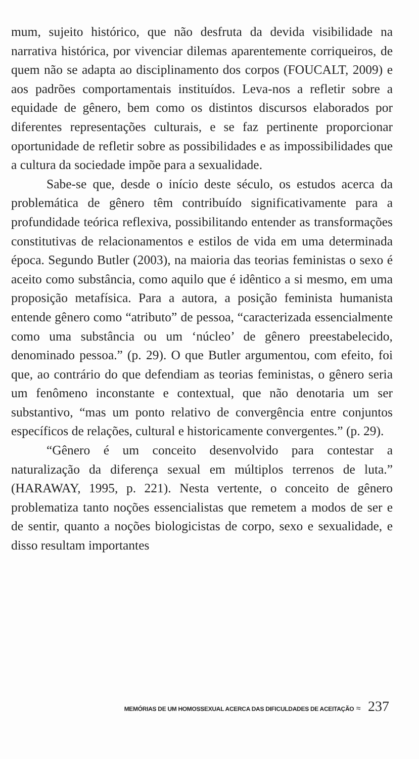mum, sujeito histórico, que não desfruta da devida visibilidade na narrativa histórica, por vivenciar dilemas aparentemente corriqueiros, de quem não se adapta ao disciplinamento dos corpos (FOUCALT, 2009) e aos padrões comportamentais instituídos. Leva-nos a refletir sobre a equidade de gênero, bem como os distintos discursos elaborados por diferentes representações culturais, e se faz pertinente proporcionar oportunidade de refletir sobre as possibilidades e as impossibilidades que a cultura da sociedade impõe para a sexualidade.
Sabe-se que, desde o início deste século, os estudos acerca da problemática de gênero têm contribuído significativamente para a profundidade teórica reflexiva, possibilitando entender as transformações constitutivas de relacionamentos e estilos de vida em uma determinada época. Segundo Butler (2003), na maioria das teorias feministas o sexo é aceito como substância, como aquilo que é idêntico a si mesmo, em uma proposição metafísica. Para a autora, a posição feminista humanista entende gênero como “atributo” de pessoa, “caracterizada essencialmente como uma substância ou um ‘núcleo’ de gênero preestabelecido, denominado pessoa.” (p. 29). O que Butler argumentou, com efeito, foi que, ao contrário do que defendiam as teorias feministas, o gênero seria um fenômeno inconstante e contextual, que não denotaria um ser substantivo, “mas um ponto relativo de convergência entre conjuntos específicos de relações, cultural e historicamente convergentes.” (p. 29).
“Gênero é um conceito desenvolvido para contestar a naturalização da diferença sexual em múltiplos terrenos de luta.” (HARAWAY, 1995, p. 221). Nesta vertente, o conceito de gênero problematiza tanto noções essencialistas que remetem a modos de ser e de sentir, quanto a noções biologicistas de corpo, sexo e sexualidade, e disso resultam importantes
MEMÓRIAS DE UM HOMOSSEXUAL ACERCA DAS DIFICULDADES DE ACEITAÇÃO ≈ 237